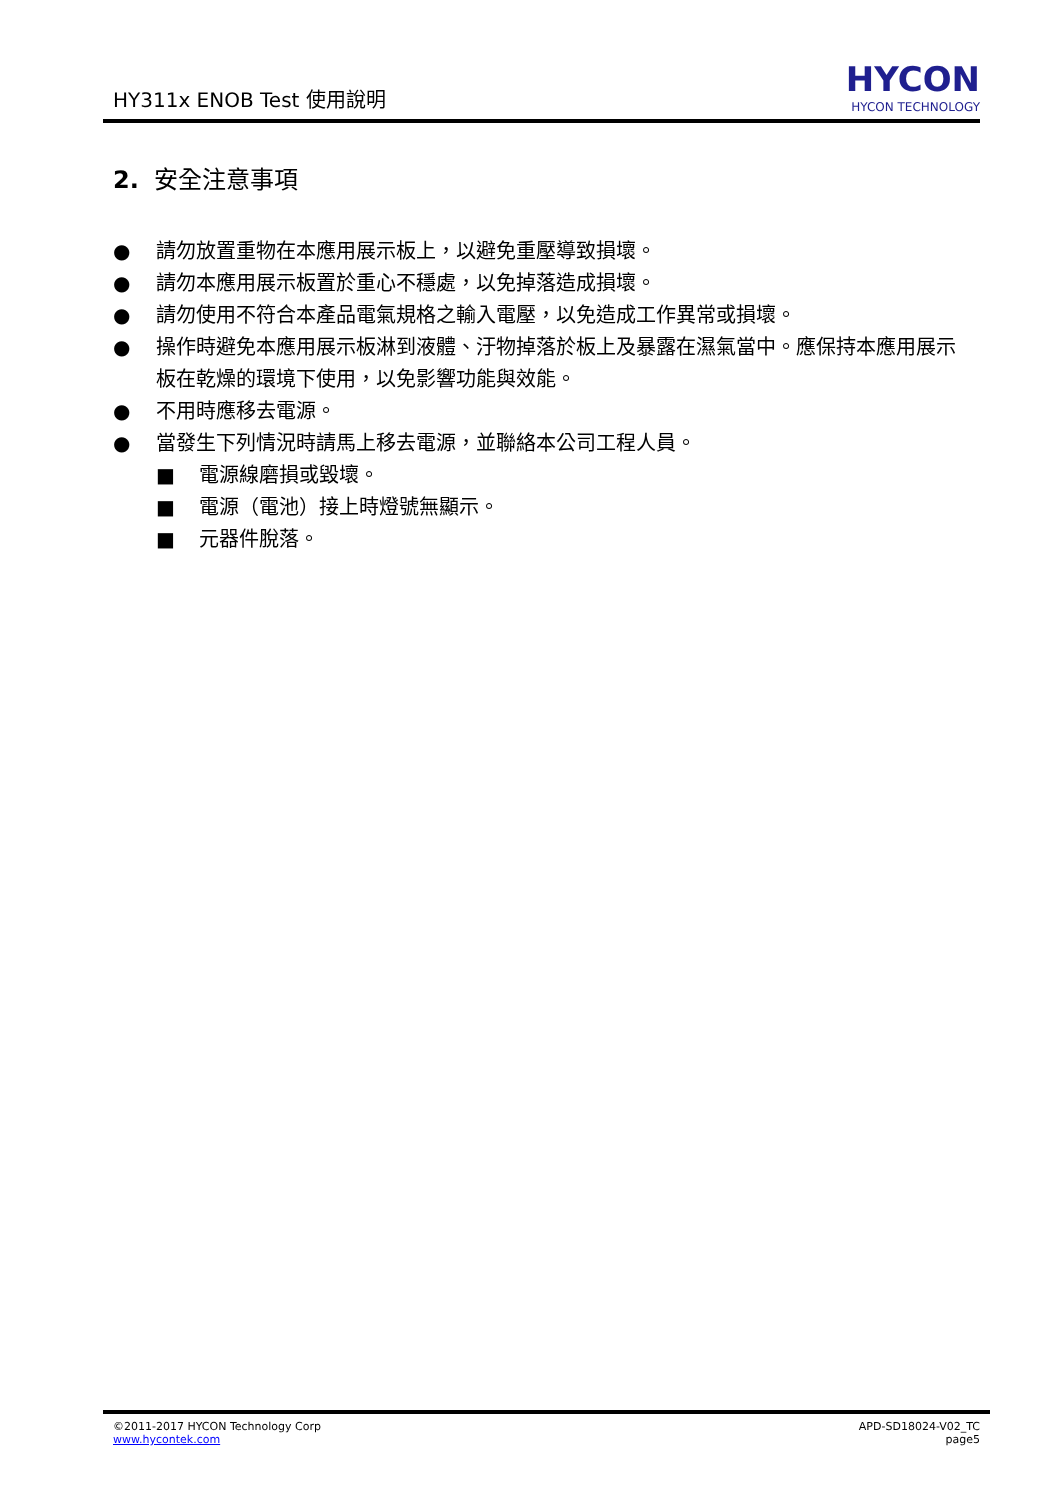HY311x ENOB Test 使用說明
HYCON
HYCON TECHNOLOGY
2. 安全注意事項
● 請勿放置重物在本應用展示板上，以避免重壓導致損壞。
● 請勿本應用展示板置於重心不穩處，以免掉落造成損壞。
● 請勿使用不符合本產品電氣規格之輸入電壓，以免造成工作異常或損壞。
● 操作時避免本應用展示板淋到液體、汙物掉落於板上及暴露在濕氣當中。應保持本應用展示板在乾燥的環境下使用，以免影響功能與效能。
● 不用時應移去電源。
● 當發生下列情況時請馬上移去電源，並聯絡本公司工程人員。
■ 電源線磨損或毀壞。
■ 電源（電池）接上時燈號無顯示。
■ 元器件脫落。
©2011-2017 HYCON Technology Corp
www.hycontek.com
APD-SD18024-V02_TC
page5